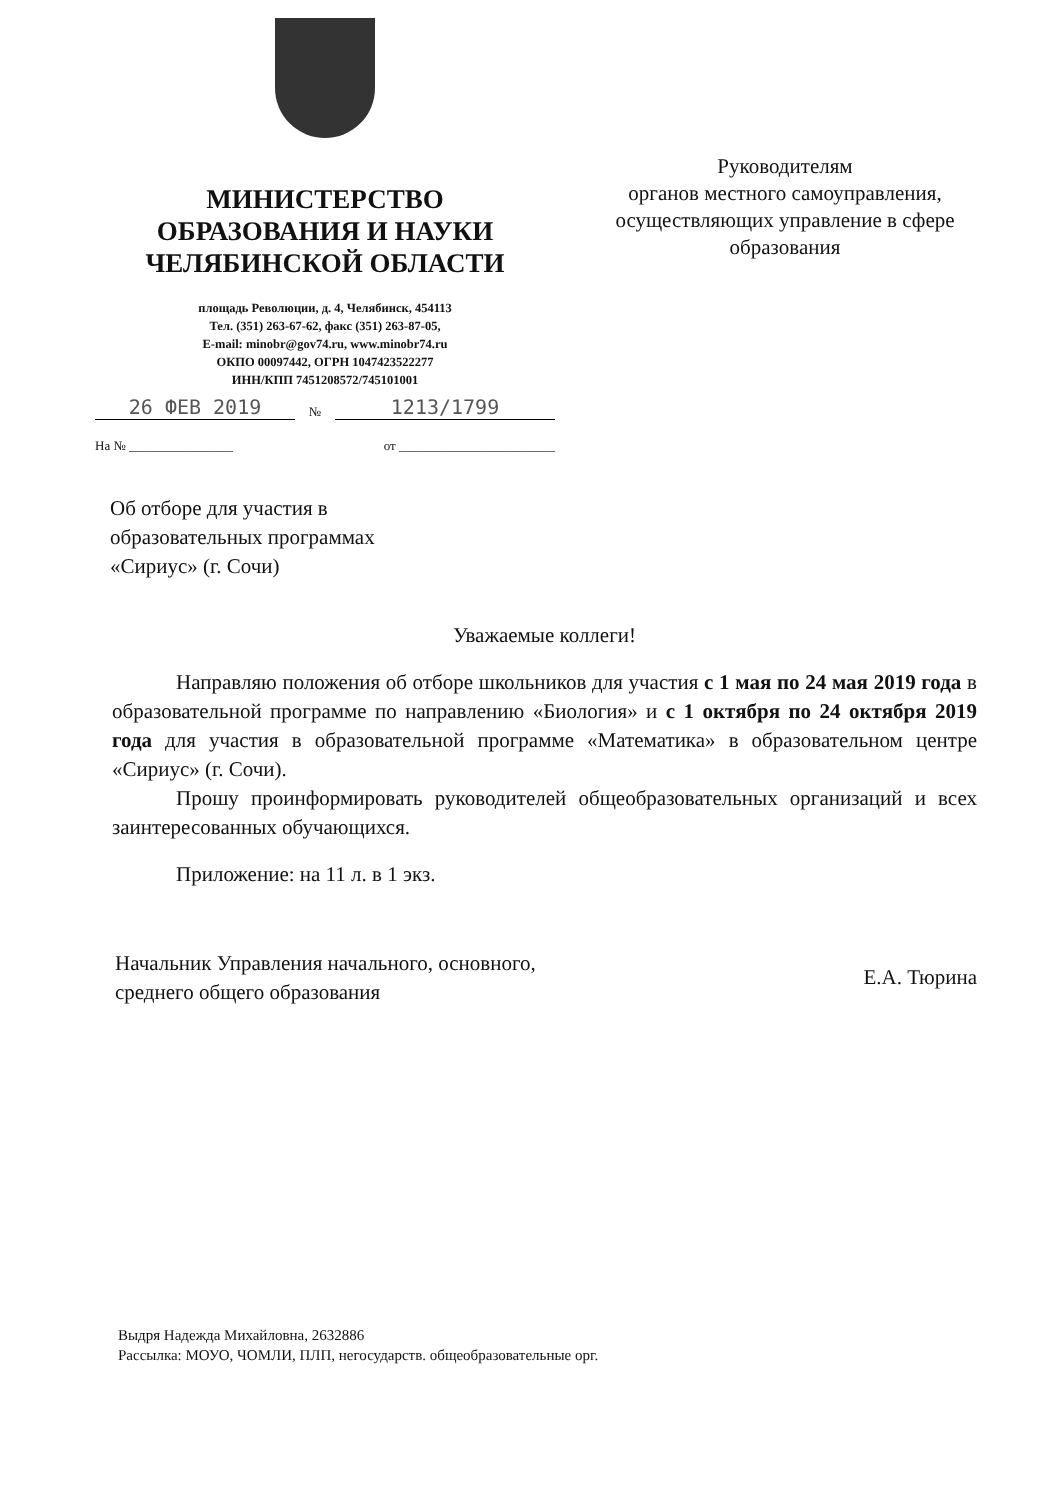МИНИСТЕРСТВО
ОБРАЗОВАНИЯ И НАУКИ
ЧЕЛЯБИНСКОЙ ОБЛАСТИ
площадь Революции, д. 4, Челябинск, 454113
Тел. (351) 263-67-62, факс (351) 263-87-05,
E-mail: minobr@gov74.ru, www.minobr74.ru
ОКПО 00097442, ОГРН 1047423522277
ИНН/КПП 7451208572/745101001
26 ФЕВ 2019 № 1213/1799
На № ________________ от ________________________
Руководителям
органов местного самоуправления,
осуществляющих управление в сфере
образования
Об отборе для участия в
образовательных программах
«Сириус» (г. Сочи)
Уважаемые коллеги!
Направляю положения об отборе школьников для участия с 1 мая по 24 мая 2019 года в образовательной программе по направлению «Биология» и с 1 октября по 24 октября 2019 года для участия в образовательной программе «Математика» в образовательном центре «Сириус» (г. Сочи).
Прошу проинформировать руководителей общеобразовательных организаций и всех заинтересованных обучающихся.
Приложение: на 11 л. в 1 экз.
Начальник Управления начального, основного,
среднего общего образования
Е.А. Тюрина
Выдря Надежда Михайловна, 2632886
Рассылка: МОУО, ЧОМЛИ, ПЛП, негосударств. общеобразовательные орг.